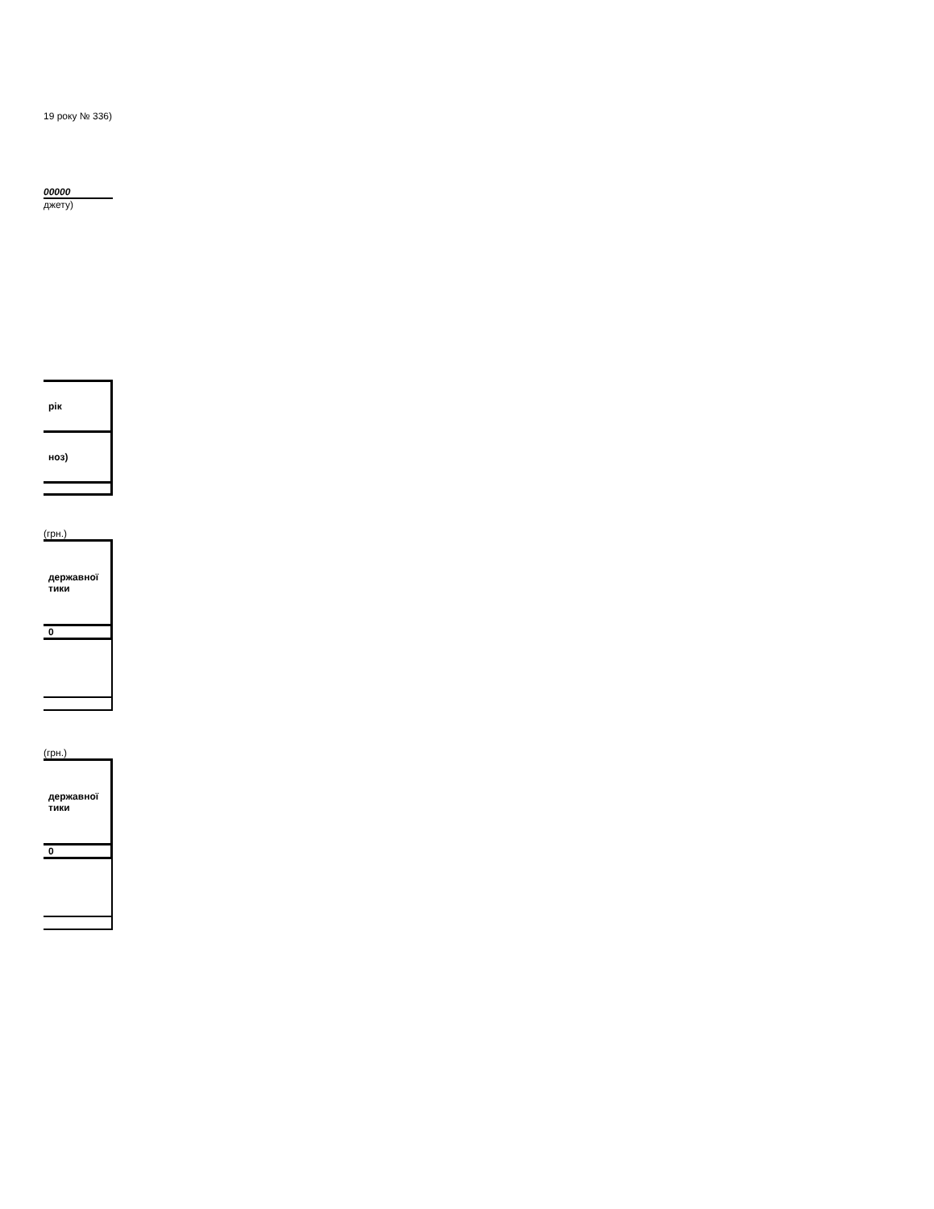19 року № 336)
00000
джету)
| рік |
| ноз) |
(грн.)
| державної тики |
| 0 |
(грн.)
| державної тики |
| 0 |